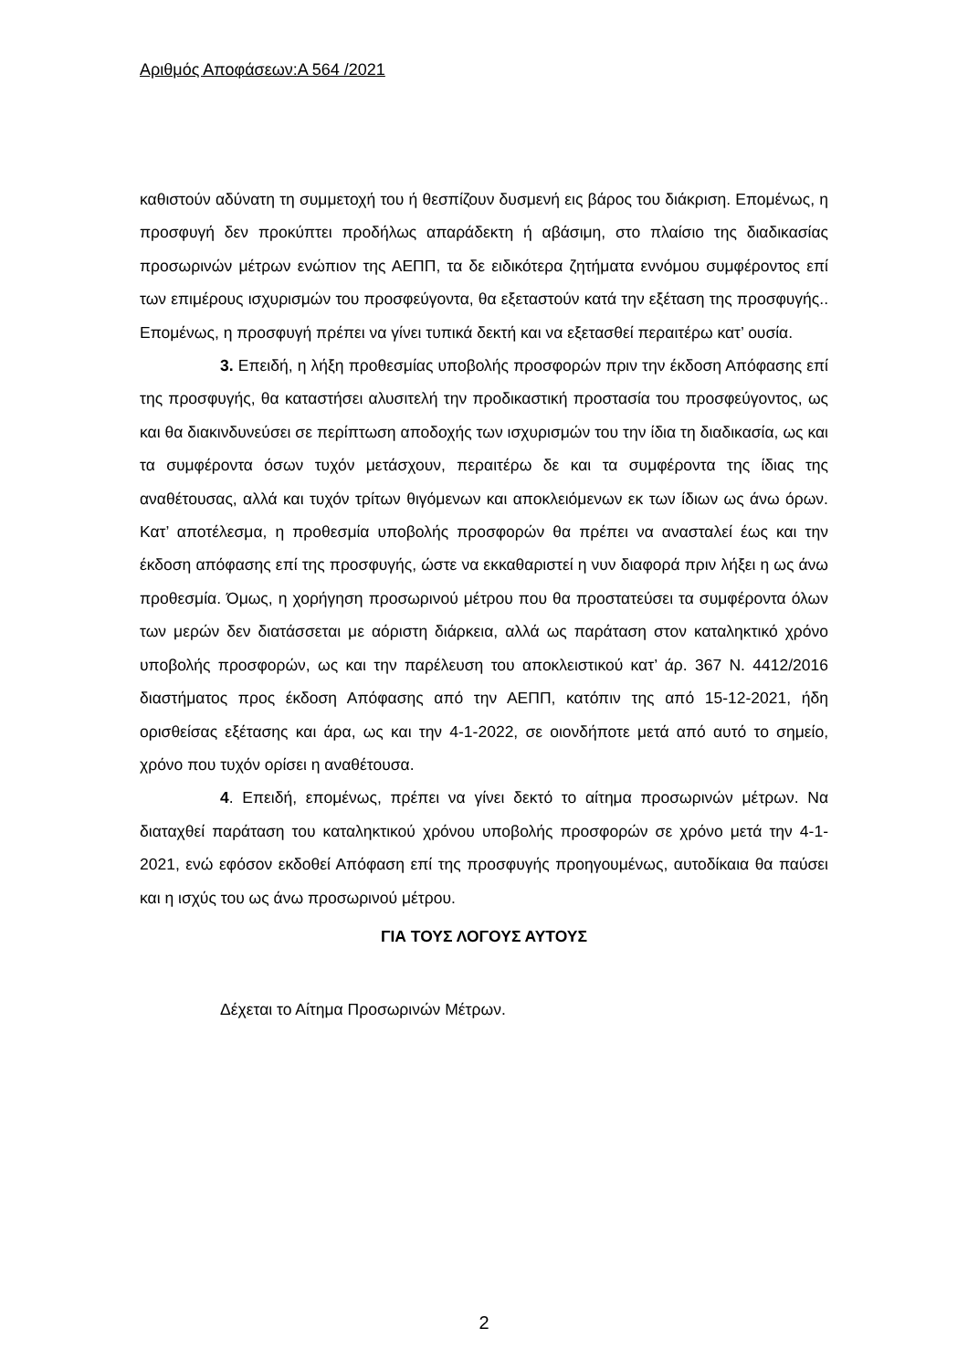Αριθμός Αποφάσεων:Α 564 /2021
καθιστούν αδύνατη τη συμμετοχή του ή θεσπίζουν δυσμενή εις βάρος του διάκριση. Επομένως, η προσφυγή δεν προκύπτει προδήλως απαράδεκτη ή αβάσιμη, στο πλαίσιο της διαδικασίας προσωρινών μέτρων ενώπιον της ΑΕΠΠ, τα δε ειδικότερα ζητήματα εννόμου συμφέροντος επί των επιμέρους ισχυρισμών του προσφεύγοντα, θα εξεταστούν κατά την εξέταση της προσφυγής.. Επομένως, η προσφυγή πρέπει να γίνει τυπικά δεκτή και να εξετασθεί περαιτέρω κατ’ ουσία.
3. Επειδή, η λήξη προθεσμίας υποβολής προσφορών πριν την έκδοση Απόφασης επί της προσφυγής, θα καταστήσει αλυσιτελή την προδικαστική προστασία του προσφεύγοντος, ως και θα διακινδυνεύσει σε περίπτωση αποδοχής των ισχυρισμών του την ίδια τη διαδικασία, ως και τα συμφέροντα όσων τυχόν μετάσχουν, περαιτέρω δε και τα συμφέροντα της ίδιας της αναθέτουσας, αλλά και τυχόν τρίτων θιγόμενων και αποκλειόμενων εκ των ίδιων ως άνω όρων. Κατ’ αποτέλεσμα, η προθεσμία υποβολής προσφορών θα πρέπει να ανασταλεί έως και την έκδοση απόφασης επί της προσφυγής, ώστε να εκκαθαριστεί η νυν διαφορά πριν λήξει η ως άνω προθεσμία. Όμως, η χορήγηση προσωρινού μέτρου που θα προστατεύσει τα συμφέροντα όλων των μερών δεν διατάσσεται με αόριστη διάρκεια, αλλά ως παράταση στον καταληκτικό χρόνο υποβολής προσφορών, ως και την παρέλευση του αποκλειστικού κατ’ άρ. 367 Ν. 4412/2016 διαστήματος προς έκδοση Απόφασης από την ΑΕΠΠ, κατόπιν της από 15-12-2021, ήδη ορισθείσας εξέτασης και άρα, ως και την 4-1-2022, σε οιονδήποτε μετά από αυτό το σημείο, χρόνο που τυχόν ορίσει η αναθέτουσα.
4. Επειδή, επομένως, πρέπει να γίνει δεκτό το αίτημα προσωρινών μέτρων. Να διαταχθεί παράταση του καταληκτικού χρόνου υποβολής προσφορών σε χρόνο μετά την 4-1-2021, ενώ εφόσον εκδοθεί Απόφαση επί της προσφυγής προηγουμένως, αυτοδίκαια θα παύσει και η ισχύς του ως άνω προσωρινού μέτρου.
ΓΙΑ ΤΟΥΣ ΛΟΓΟΥΣ ΑΥΤΟΥΣ
Δέχεται το Αίτημα Προσωρινών Μέτρων.
2